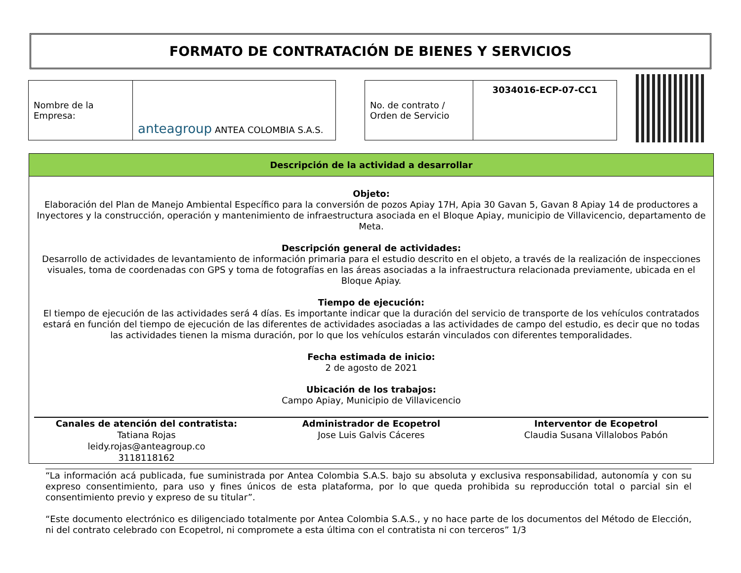FORMATO DE CONTRATACIÓN DE BIENES Y SERVICIOS
| Nombre de la Empresa: | anteagroup ANTEA COLOMBIA S.A.S. |
| No. de contrato / Orden de Servicio | 3034016-ECP-07-CC1 |
Descripción de la actividad a desarrollar
Objeto:
Elaboración del Plan de Manejo Ambiental Específico para la conversión de pozos Apiay 17H, Apia 30 Gavan 5, Gavan 8 Apiay 14 de productores a Inyectores y la construcción, operación y mantenimiento de infraestructura asociada en el Bloque Apiay, municipio de Villavicencio, departamento de Meta.
Descripción general de actividades:
Desarrollo de actividades de levantamiento de información primaria para el estudio descrito en el objeto, a través de la realización de inspecciones visuales, toma de coordenadas con GPS y toma de fotografías en las áreas asociadas a la infraestructura relacionada previamente, ubicada en el Bloque Apiay.
Tiempo de ejecución:
El tiempo de ejecución de las actividades será 4 días. Es importante indicar que la duración del servicio de transporte de los vehículos contratados estará en función del tiempo de ejecución de las diferentes de actividades asociadas a las actividades de campo del estudio, es decir que no todas las actividades tienen la misma duración, por lo que los vehículos estarán vinculados con diferentes temporalidades.
Fecha estimada de inicio:
2 de agosto de 2021
Ubicación de los trabajos:
Campo Apiay, Municipio de Villavicencio
Canales de atención del contratista:
Tatiana Rojas
leidy.rojas@anteagroup.co
3118118162
Administrador de Ecopetrol
Jose Luis Galvis Cáceres
Interventor de Ecopetrol
Claudia Susana Villalobos Pabón
“La información acá publicada, fue suministrada por Antea Colombia S.A.S. bajo su absoluta y exclusiva responsabilidad, autonomía y con su expreso consentimiento, para uso y fines únicos de esta plataforma, por lo que queda prohibida su reproducción total o parcial sin el consentimiento previo y expreso de su titular”.
“Este documento electrónico es diligenciado totalmente por Antea Colombia S.A.S., y no hace parte de los documentos del Método de Elección, ni del contrato celebrado con Ecopetrol, ni compromete a esta última con el contratista ni con terceros” 1/3